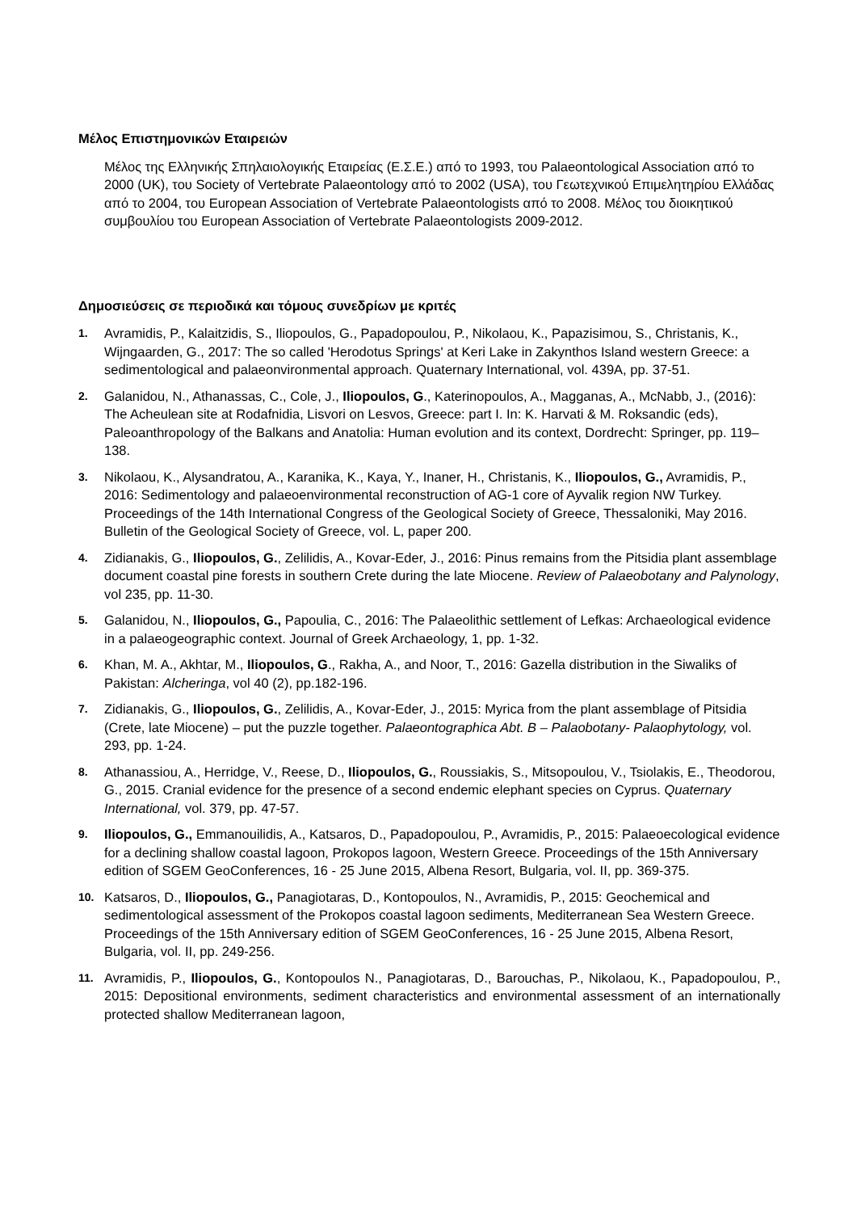Μέλος Επιστημονικών Εταιρειών
Μέλος της Ελληνικής Σπηλαιολογικής Εταιρείας (Ε.Σ.Ε.) από το 1993, του Palaeontological Association από το 2000 (UK), του Society of Vertebrate Palaeontology από το 2002 (USA), του Γεωτεχνικού Επιμελητηρίου Ελλάδας από το 2004, του European Association of Vertebrate Palaeontologists από το 2008. Μέλος του διοικητικού συμβουλίου του European Association of Vertebrate Palaeontologists 2009-2012.
Δημοσιεύσεις σε περιοδικά και τόμους συνεδρίων με κριτές
1. Avramidis, P., Kalaitzidis, S., Iliopoulos, G., Papadopoulou, P., Nikolaou, K., Papazisimou, S., Christanis, K., Wijngaarden, G., 2017: The so called 'Herodotus Springs' at Keri Lake in Zakynthos Island western Greece: a sedimentological and palaeonvironmental approach. Quaternary International, vol. 439A, pp. 37-51.
2. Galanidou, N., Athanassas, C., Cole, J., Iliopoulos, G., Katerinopoulos, A., Magganas, A., McNabb, J., (2016): The Acheulean site at Rodafnidia, Lisvori on Lesvos, Greece: part I. In: K. Harvati & M. Roksandic (eds), Paleoanthropology of the Balkans and Anatolia: Human evolution and its context, Dordrecht: Springer, pp. 119–138.
3. Nikolaou, K., Alysandratou, A., Karanika, K., Kaya, Y., Inaner, H., Christanis, K., Iliopoulos, G., Avramidis, P., 2016: Sedimentology and palaeoenvironmental reconstruction of AG-1 core of Ayvalik region NW Turkey. Proceedings of the 14th International Congress of the Geological Society of Greece, Thessaloniki, May 2016. Bulletin of the Geological Society of Greece, vol. L, paper 200.
4. Zidianakis, G., Iliopoulos, G., Zelilidis, A., Kovar-Eder, J., 2016: Pinus remains from the Pitsidia plant assemblage document coastal pine forests in southern Crete during the late Miocene. Review of Palaeobotany and Palynology, vol 235, pp. 11-30.
5. Galanidou, N., Iliopoulos, G., Papoulia, C., 2016: The Palaeolithic settlement of Lefkas: Archaeological evidence in a palaeogeographic context. Journal of Greek Archaeology, 1, pp. 1-32.
6. Khan, M. A., Akhtar, M., Iliopoulos, G., Rakha, A., and Noor, T., 2016: Gazella distribution in the Siwaliks of Pakistan: Alcheringa, vol 40 (2), pp.182-196.
7. Zidianakis, G., Iliopoulos, G., Zelilidis, A., Kovar-Eder, J., 2015: Myrica from the plant assemblage of Pitsidia (Crete, late Miocene) – put the puzzle together. Palaeontographica Abt. B – Palaobotany- Palaophytology, vol. 293, pp. 1-24.
8. Athanassiou, A., Herridge, V., Reese, D., Iliopoulos, G., Roussiakis, S., Mitsopoulou, V., Tsiolakis, E., Theodorou, G., 2015. Cranial evidence for the presence of a second endemic elephant species on Cyprus. Quaternary International, vol. 379, pp. 47-57.
9. Iliopoulos, G., Emmanouilidis, A., Katsaros, D., Papadopoulou, P., Avramidis, P., 2015: Palaeoecological evidence for a declining shallow coastal lagoon, Prokopos lagoon, Western Greece. Proceedings of the 15th Anniversary edition of SGEM GeoConferences, 16 - 25 June 2015, Albena Resort, Bulgaria, vol. II, pp. 369-375.
10. Katsaros, D., Iliopoulos, G., Panagiotaras, D., Kontopoulos, N., Avramidis, P., 2015: Geochemical and sedimentological assessment of the Prokopos coastal lagoon sediments, Mediterranean Sea Western Greece. Proceedings of the 15th Anniversary edition of SGEM GeoConferences, 16 - 25 June 2015, Albena Resort, Bulgaria, vol. II, pp. 249-256.
11. Avramidis, P., Iliopoulos, G., Kontopoulos N., Panagiotaras, D., Barouchas, P., Nikolaou, K., Papadopoulou, P., 2015: Depositional environments, sediment characteristics and environmental assessment of an internationally protected shallow Mediterranean lagoon,